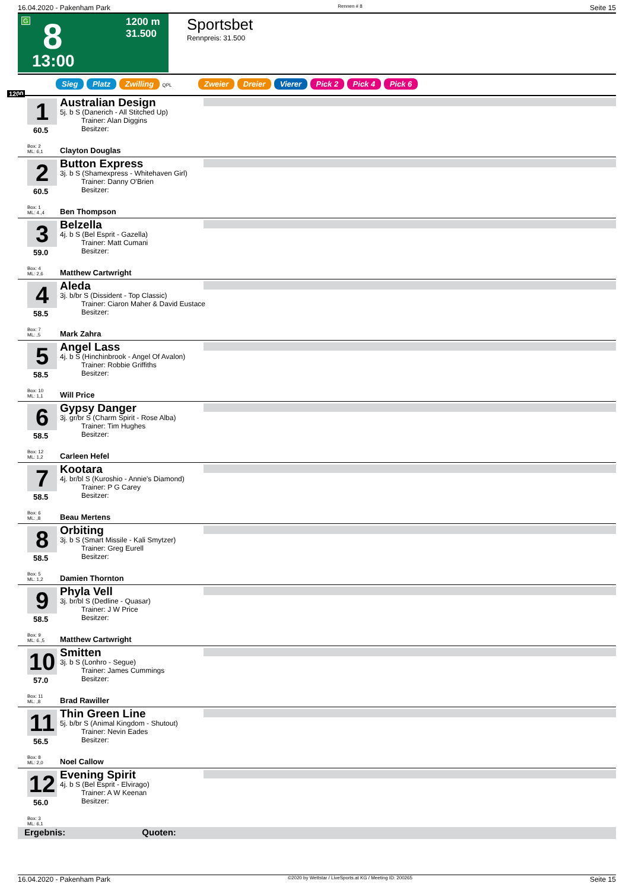16.04.2020 - Pakenham Park Rennen # 8 Seite 15
G 8
13:00
1200 m
31.500
Sportsbet
Rennpreis: 31.500
Sieg Platz Zwilling QPL Zweier Dreier Vierer Pick 2 Pick 4 Pick 6
1200
1
60.5
Australian Design
5j. b S (Danerich - All Stitched Up)
   Trainer: Alan Diggins
   Besitzer:
Box: 2
ML: 6,1
Clayton Douglas
2
60.5
Button Express
3j. b S (Shamexpress - Whitehaven Girl)
   Trainer: Danny O'Brien
   Besitzer:
Box: 1
ML: 4.,4
Ben Thompson
3
59.0
Belzella
4j. b S (Bel Esprit - Gazella)
   Trainer: Matt Cumani
   Besitzer:
Box: 4
ML: 2,6
Matthew Cartwright
4
58.5
Aleda
3j. b/br S (Dissident - Top Classic)
   Trainer: Ciaron Maher & David Eustace
   Besitzer:
Box: 7
ML: ,5
Mark Zahra
5
58.5
Angel Lass
4j. b S (Hinchinbrook - Angel Of Avalon)
   Trainer: Robbie Griffiths
   Besitzer:
Box: 10
ML: 1,1
Will Price
6
58.5
Gypsy Danger
3j. gr/br S (Charm Spirit - Rose Alba)
   Trainer: Tim Hughes
   Besitzer:
Box: 12
ML: 1,2
Carleen Hefel
7
58.5
Kootara
4j. br/bl S (Kuroshio - Annie's Diamond)
   Trainer: P G Carey
   Besitzer:
Box: 6
ML: ,8
Beau Mertens
8
58.5
Orbiting
3j. b S (Smart Missile - Kali Smytzer)
   Trainer: Greg Eurell
   Besitzer:
Box: 5
ML: 1,2
Damien Thornton
9
58.5
Phyla Vell
3j. br/bl S (Dedline - Quasar)
   Trainer: J W Price
   Besitzer:
Box: 9
ML: 6.,5
Matthew Cartwright
10
57.0
Smitten
3j. b S (Lonhro - Segue)
   Trainer: James Cummings
   Besitzer:
Box: 11
ML: ,8
Brad Rawiller
11
56.5
Thin Green Line
5j. b/br S (Animal Kingdom - Shutout)
   Trainer: Nevin Eades
   Besitzer:
Box: 8
ML: 2,0
Noel Callow
12
56.0
Evening Spirit
4j. b S (Bel Esprit - Elvirago)
   Trainer: A W Keenan
   Besitzer:
Box: 3
ML: 6,1
Ergebnis: Quoten:
16.04.2020 - Pakenham Park ©2020 by Wettstar / LiveSports.at KG / Meeting ID: 200265 Seite 15